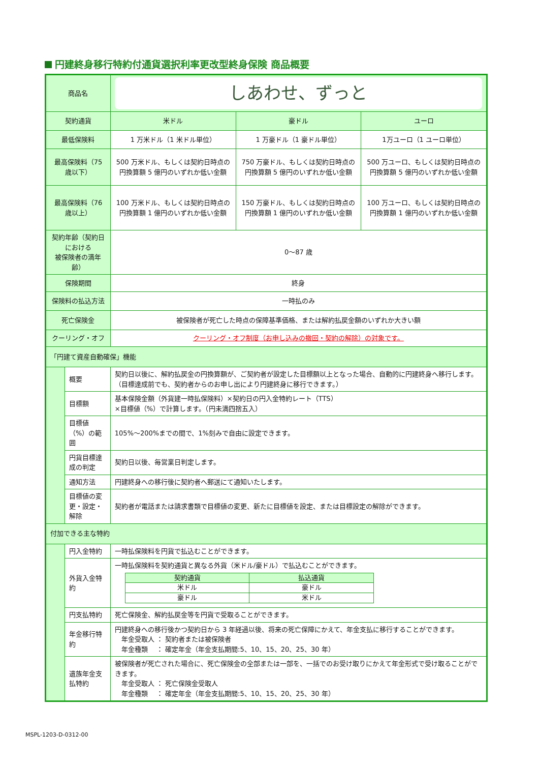円建終身移行特約付通貨選択利率更改型終身保険 商品概要
| 商品名 | | しあわせ、ずっと | | |
| 契約通貨 | | 米ドル | 豪ドル | ユーロ |
| 最低保険料 | | 1 万米ドル（1 米ドル単位） | 1 万豪ドル（1 豪ドル単位） | 1万ユーロ（1 ユーロ単位） |
| 最高保険料（75 歳以下） | | 500 万米ドル、もしくは契約日時点の円換算額 5 億円のいずれか低い金額 | 750 万豪ドル、もしくは契約日時点の円換算額 5 億円のいずれか低い金額 | 500 万ユーロ、もしくは契約日時点の円換算額 5 億円のいずれか低い金額 |
| 最高保険料（76 歳以上） | | 100 万米ドル、もしくは契約日時点の円換算額 1 億円のいずれか低い金額 | 150 万豪ドル、もしくは契約日時点の円換算額 1 億円のいずれか低い金額 | 100 万ユーロ、もしくは契約日時点の円換算額 1 億円のいずれか低い金額 |
| 契約年齢（契約日における 被保険者の満年齢） | | 0～87 歳 | | |
| 保険期間 | | 終身 | | |
| 保険料の払込方法 | | 一時払のみ | | |
| 死亡保険金 | | 被保険者が死亡した時点の保障基準価格、または解約払戻金額のいずれか大きい額 | | |
| クーリング・オフ | | クーリング・オフ制度（お申し込みの撤回・契約の解除）の対象です。 | | |
| 「円建て資産自動確保」機能 | | | | |
| | 概要 | 契約日以後に、解約払戻金の円換算額が、ご契約者が設定した目標額以上となった場合、自動的に円建終身へ移行します。（目標達成前でも、契約者からのお申し出により円建終身に移行できます。） | | |
| | 目標額 | 基本保険金額（外貨建一時払保険料）×契約日の円入金特約レート（TTS） ×目標値（%）で計算します。（円未満四捨五入） | | |
| | 目標値（%）の範囲 | 105%～200%までの間で、1%刻みで自由に設定できます。 | | |
| | 円貨目標達成の判定 | 契約日以後、毎営業日判定します。 | | |
| | 通知方法 | 円建終身への移行後に契約者へ郵送にて通知いたします。 | | |
| | 目標値の変更・設定・解除 | 契約者が電話または請求書類で目標値の変更、新たに目標値を設定、または目標設定の解除ができます。 | | |
| 付加できる主な特約 | | | | |
| | 円入金特約 | 一時払保険料を円貨で払込むことができます。 | | |
| | 外貨入金特約 | 一時払保険料を契約通貨と異なる外貨（米ドル/豪ドル）で払込むことができます。 / 契約通貨 / 払込通貨 / / 米ドル / 豪ドル / / 豪ドル / 米ドル / | | |
| | 円支払特約 | 死亡保険金、解約払戻金等を円貨で受取ることができます。 | | |
| | 年金移行特約 | 円建終身への移行後かつ契約日から 3 年経過以後、将来の死亡保障にかえて、年金支払に移行することができます。 年金受取人 ： 契約者または被保険者 年金種類 ： 確定年金（年金支払期間:5、10、15、20、25、30 年） | | |
| | 遺族年金支払特約 | 被保険者が死亡された場合に、死亡保険金の全部または一部を、一括でのお受け取りにかえて年金形式で受け取ることができます。 年金受取人 ： 死亡保険金受取人 年金種類 ： 確定年金（年金支払期間:5、10、15、20、25、30 年） | | |
MSPL-1203-D-0312-00